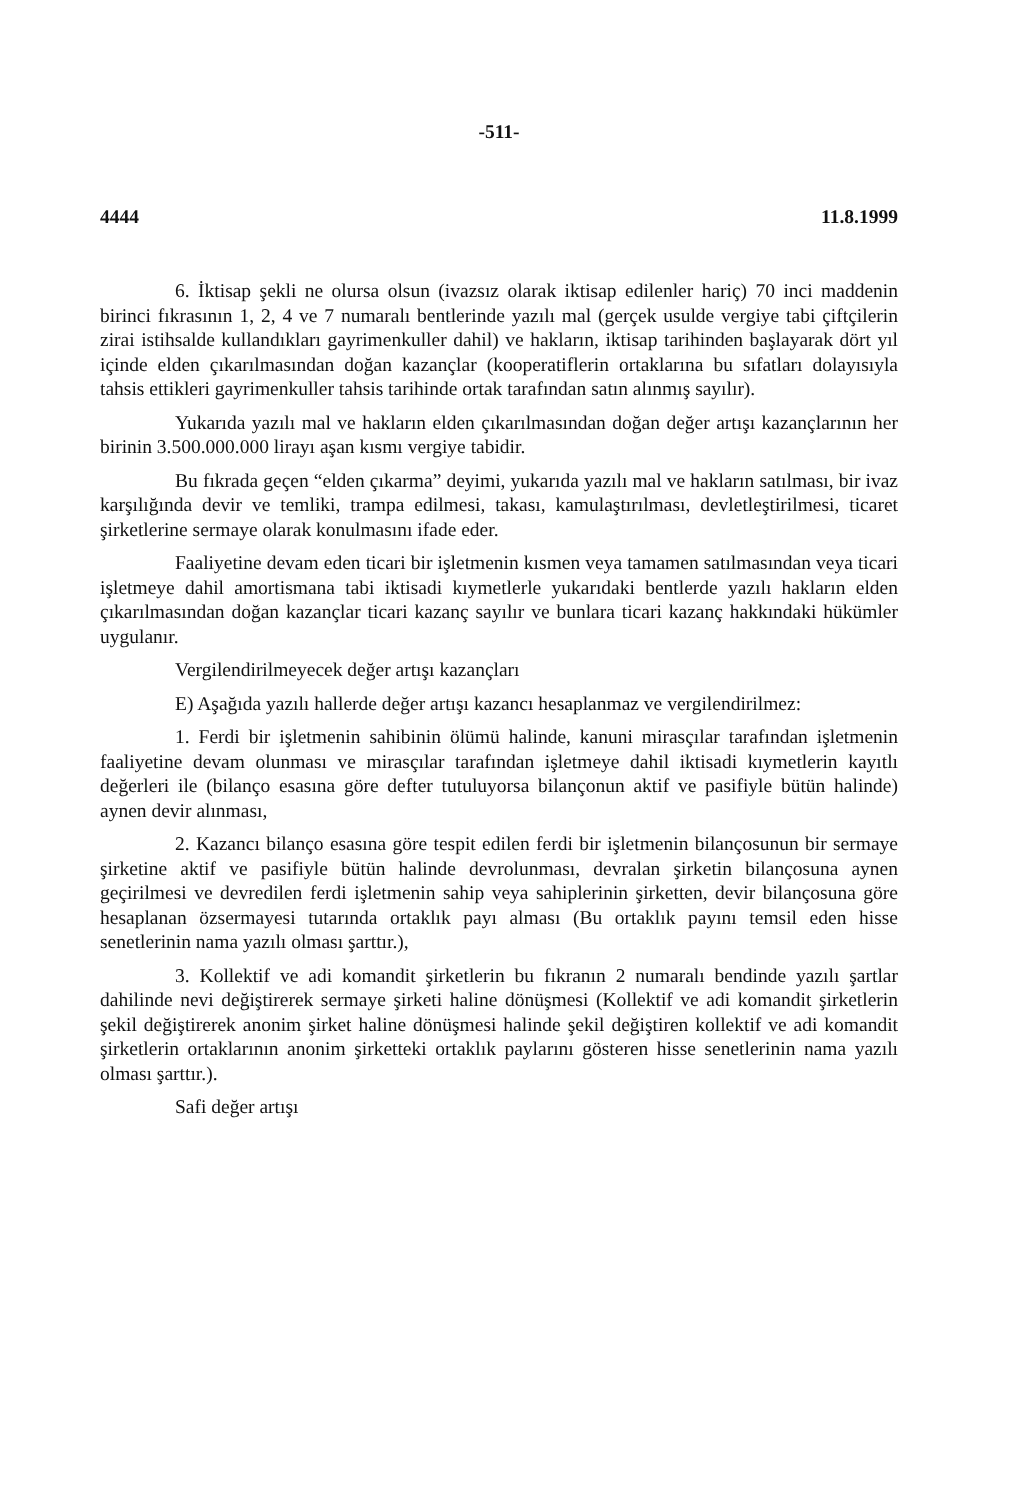-511-
4444 11.8.1999
6. İktisap şekli ne olursa olsun (ivazsız olarak iktisap edilenler hariç) 70 inci maddenin birinci fıkrasının 1, 2, 4 ve 7 numaralı bentlerinde yazılı mal (gerçek usulde vergiye tabi çiftçilerin zirai istihsalde kullandıkları gayrimenkuller dahil) ve hakların, iktisap tarihinden başlayarak dört yıl içinde elden çıkarılmasından doğan kazançlar (kooperatiflerin ortaklarına bu sıfatları dolayısıyla tahsis ettikleri gayrimenkuller tahsis tarihinde ortak tarafından satın alınmış sayılır).
Yukarıda yazılı mal ve hakların elden çıkarılmasından doğan değer artışı kazançlarının her birinin 3.500.000.000 lirayı aşan kısmı vergiye tabidir.
Bu fıkrada geçen “elden çıkarma” deyimi, yukarıda yazılı mal ve hakların satılması, bir ivaz karşılığında devir ve temliki, trampa edilmesi, takası, kamulaştırılması, devletleştirilmesi, ticaret şirketlerine sermaye olarak konulmasını ifade eder.
Faaliyetine devam eden ticari bir işletmenin kısmen veya tamamen satılmasından veya ticari işletmeye dahil amortismana tabi iktisadi kıymetlerle yukarıdaki bentlerde yazılı hakların elden çıkarılmasından doğan kazançlar ticari kazanç sayılır ve bunlara ticari kazanç hakkındaki hükümler uygulanır.
Vergilendirilmeyecek değer artışı kazançları
E) Aşağıda yazılı hallerde değer artışı kazancı hesaplanmaz ve vergilendirilmez:
1. Ferdi bir işletmenin sahibinin ölümü halinde, kanuni mirasçılar tarafından işletmenin faaliyetine devam olunması ve mirasçılar tarafından işletmeye dahil iktisadi kıymetlerin kayıtlı değerleri ile (bilanço esasına göre defter tutuluyorsa bilançonun aktif ve pasifiyle bütün halinde) aynen devir alınması,
2. Kazancı bilanço esasına göre tespit edilen ferdi bir işletmenin bilançosunun bir sermaye şirketine aktif ve pasifiyle bütün halinde devrolunması, devralan şirketin bilançosuna aynen geçirilmesi ve devredilen ferdi işletmenin sahip veya sahiplerinin şirketten, devir bilançosuna göre hesaplanan özsermayesi tutarında ortaklık payı alması (Bu ortaklık payını temsil eden hisse senetlerinin nama yazılı olması şarttır.),
3. Kollektif ve adi komandit şirketlerin bu fıkranın 2 numaralı bendinde yazılı şartlar dahilinde nevi değiştirerek sermaye şirketi haline dönüşmesi (Kollektif ve adi komandit şirketlerin şekil değiştirerek anonim şirket haline dönüşmesi halinde şekil değiştiren kollektif ve adi komandit şirketlerin ortaklarının anonim şirketteki ortaklık paylarını gösteren hisse senetlerinin nama yazılı olması şarttır.).
Safi değer artışı